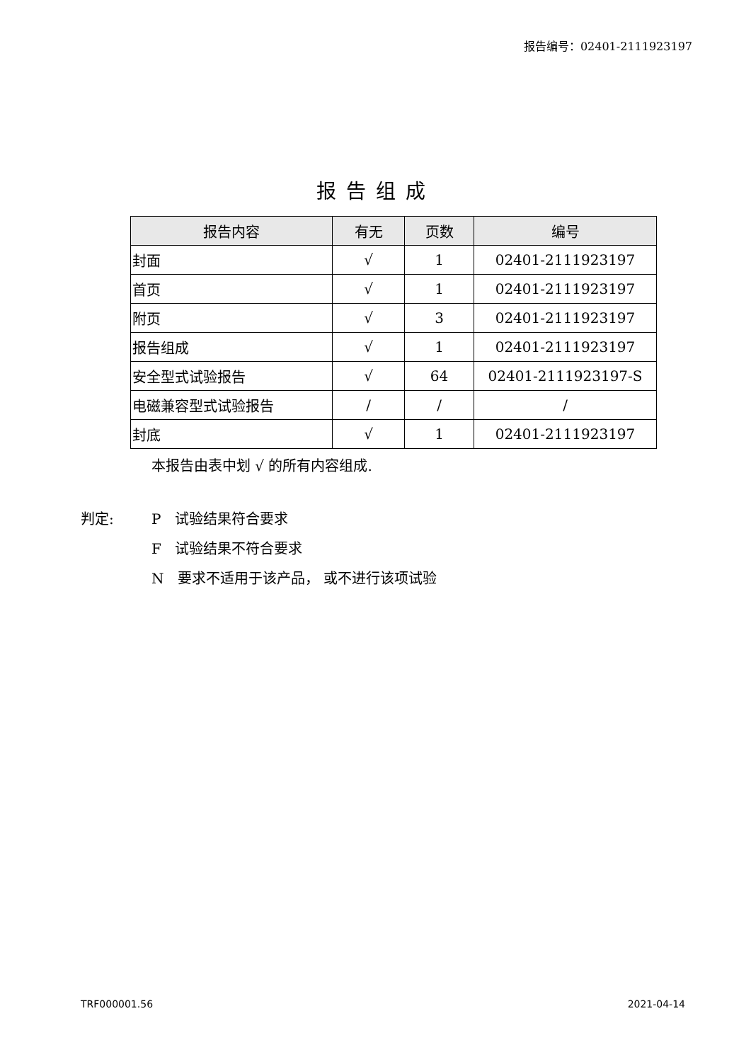报告编号：02401-2111923197
报告组成
| 报告内容 | 有无 | 页数 | 编号 |
| --- | --- | --- | --- |
| 封面 | √ | 1 | 02401-2111923197 |
| 首页 | √ | 1 | 02401-2111923197 |
| 附页 | √ | 3 | 02401-2111923197 |
| 报告组成 | √ | 1 | 02401-2111923197 |
| 安全型式试验报告 | √ | 64 | 02401-2111923197-S |
| 电磁兼容型式试验报告 | / | / | / |
| 封底 | √ | 1 | 02401-2111923197 |
本报告由表中划 √ 的所有内容组成.
判定: P 试验结果符合要求
F 试验结果不符合要求
N 要求不适用于该产品， 或不进行该项试验
TRF000001.56 2021-04-14